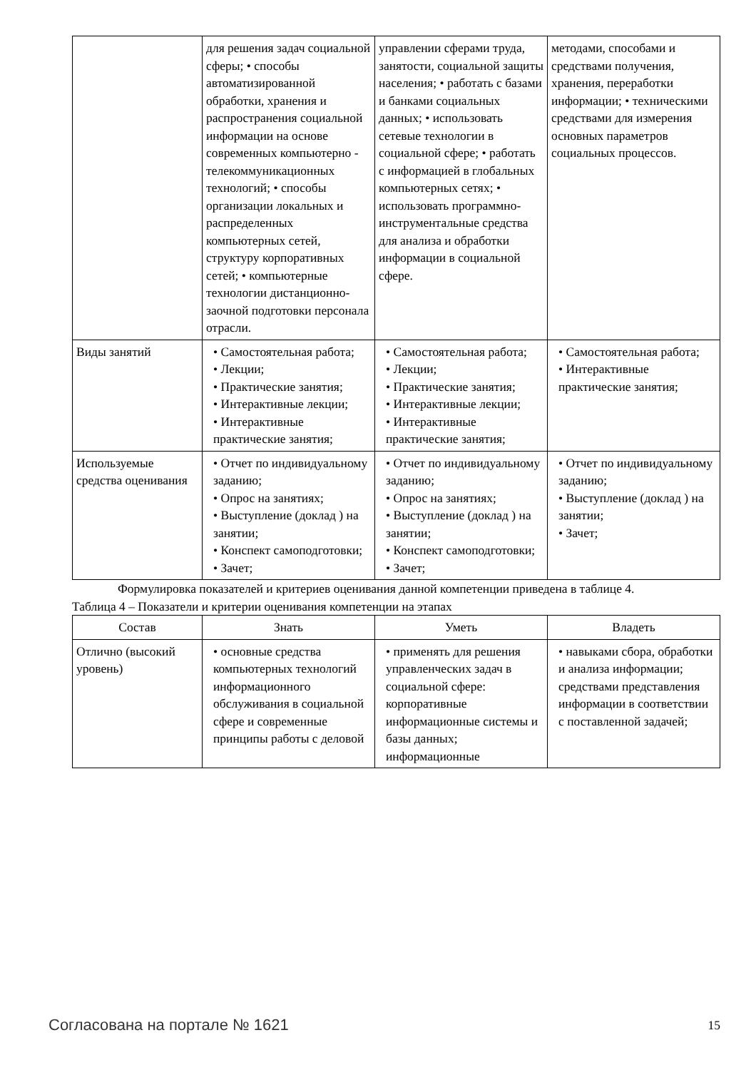| | для решения задач социальной сферы; • способы автоматизированной обработки, хранения и распространения социальной информации на основе современных компьютерно - телекоммуникационных технологий; • способы организации локальных и распределенных компьютерных сетей, структуру корпоративных сетей; • компьютерные технологии дистанционно-заочной подготовки персонала отрасли. | управлении сферами труда, занятости, социальной защиты населения; • работать с базами и банками социальных данных; • использовать сетевые технологии в социальной сфере; • работать с информацией в глобальных компьютерных сетях; • использовать программно-инструментальные средства для анализа и обработки информации в социальной сфере. | методами, способами и средствами получения, хранения, переработки информации; • техническими средствами для измерения основных параметров социальных процессов. |
| Виды занятий | • Самостоятельная работа; • Лекции; • Практические занятия; • Интерактивные лекции; • Интерактивные практические занятия; | • Самостоятельная работа; • Лекции; • Практические занятия; • Интерактивные лекции; • Интерактивные практические занятия; | • Самостоятельная работа; • Интерактивные практические занятия; |
| Используемые средства оценивания | • Отчет по индивидуальному заданию; • Опрос на занятиях; • Выступление (доклад ) на занятии; • Конспект самоподготовки; • Зачет; | • Отчет по индивидуальному заданию; • Опрос на занятиях; • Выступление (доклад ) на занятии; • Конспект самоподготовки; • Зачет; | • Отчет по индивидуальному заданию; • Выступление (доклад ) на занятии; • Зачет; |
Формулировка показателей и критериев оценивания данной компетенции приведена в таблице 4.
Таблица 4 – Показатели и критерии оценивания компетенции на этапах
| Состав | Знать | Уметь | Владеть |
| --- | --- | --- | --- |
| Отлично (высокий уровень) | • основные средства компьютерных технологий информационного обслуживания в социальной сфере и современные принципы работы с деловой | • применять для решения управленческих задач в социальной сфере: корпоративные информационные системы и базы данных; информационные | • навыками сбора, обработки и анализа информации; средствами представления информации в соответствии с поставленной задачей; |
Согласована на портале № 1621 15